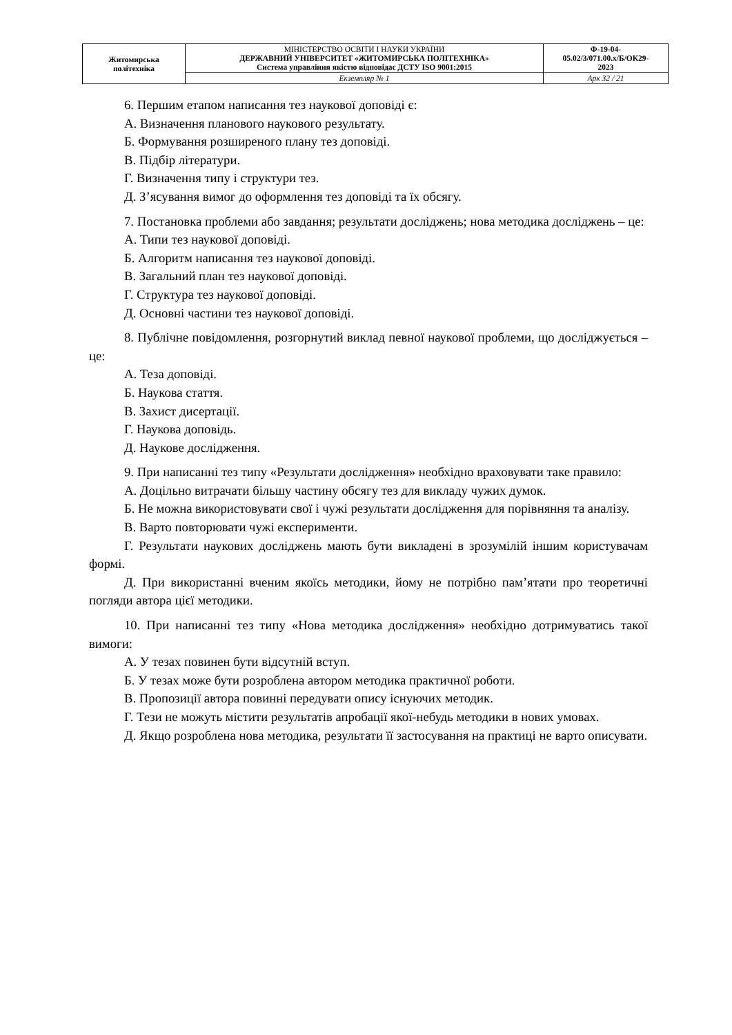| Житомирська політехніка | МІНІСТЕРСТВО ОСВІТИ І НАУКИ УКРАЇНИ ДЕРЖАВНИЙ УНІВЕРСИТЕТ «ЖИТОМИРСЬКА ПОЛІТЕХНІКА» Система управління якістю відповідає ДСТУ ISO 9001:2015 | Ф-19-04- 05.02/3/071.00.х/Б/ОК29- 2023 |
| | Екземпляр № 1 | Арк 32 / 21 |
6. Першим етапом написання тез наукової доповіді є:
А. Визначення планового наукового результату.
Б. Формування розширеного плану тез доповіді.
В. Підбір літератури.
Г. Визначення типу і структури тез.
Д. З’ясування вимог до оформлення тез доповіді та їх обсягу.
7. Постановка проблеми або завдання; результати досліджень; нова методика досліджень – це:
А. Типи тез наукової доповіді.
Б. Алгоритм написання тез наукової доповіді.
В. Загальний план тез наукової доповіді.
Г. Структура тез наукової доповіді.
Д. Основні частини тез наукової доповіді.
8. Публічне повідомлення, розгорнутий виклад певної наукової проблеми, що досліджується – це:
А. Теза доповіді.
Б. Наукова стаття.
В. Захист дисертації.
Г. Наукова доповідь.
Д. Наукове дослідження.
9. При написанні тез типу «Результати дослідження» необхідно враховувати таке правило:
А. Доцільно витрачати більшу частину обсягу тез для викладу чужих думок.
Б. Не можна використовувати свої і чужі результати дослідження для порівняння та аналізу.
В. Варто повторювати чужі експерименти.
Г. Результати наукових досліджень мають бути викладені в зрозумілій іншим користувачам формі.
Д. При використанні вченим якоїсь методики, йому не потрібно пам’ятати про теоретичні погляди автора цієї методики.
10. При написанні тез типу «Нова методика дослідження» необхідно дотримуватись такої вимоги:
А. У тезах повинен бути відсутній вступ.
Б. У тезах може бути розроблена автором методика практичної роботи.
В. Пропозиції автора повинні передувати опису існуючих методик.
Г. Тези не можуть містити результатів апробації якої-небудь методики в нових умовах.
Д. Якщо розроблена нова методика, результати її застосування на практиці не варто описувати.